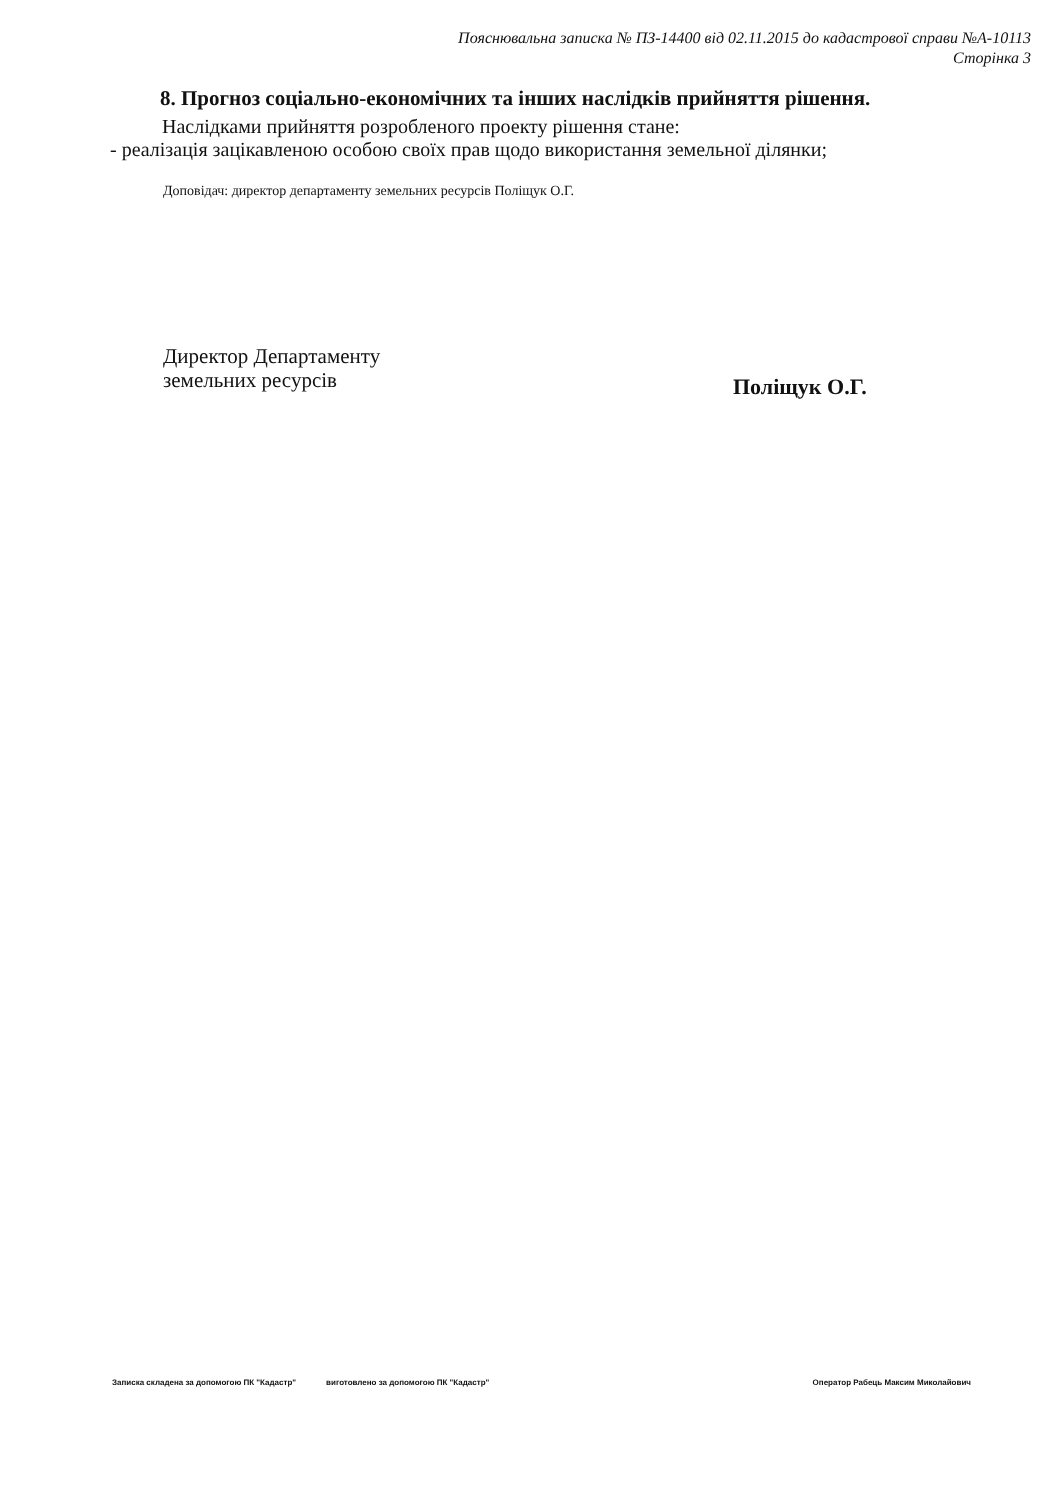Пояснювальна записка № ПЗ-14400 від 02.11.2015 до кадастрової справи №А-10113
Сторінка 3
8. Прогноз соціально-економічних та інших наслідків прийняття рішення.
Наслідками прийняття розробленого проекту рішення стане:
- реалізація зацікавленою особою своїх прав щодо використання земельної ділянки;
Доповідач: директор департаменту земельних ресурсів Поліщук О.Г.
Директор Департаменту
земельних ресурсів
Поліщук О.Г.
Записка складена за допомогою ПК "Кадастр" виготовлено за допомогою ПК "Кадастр" Оператор Рабець Максим Миколайович